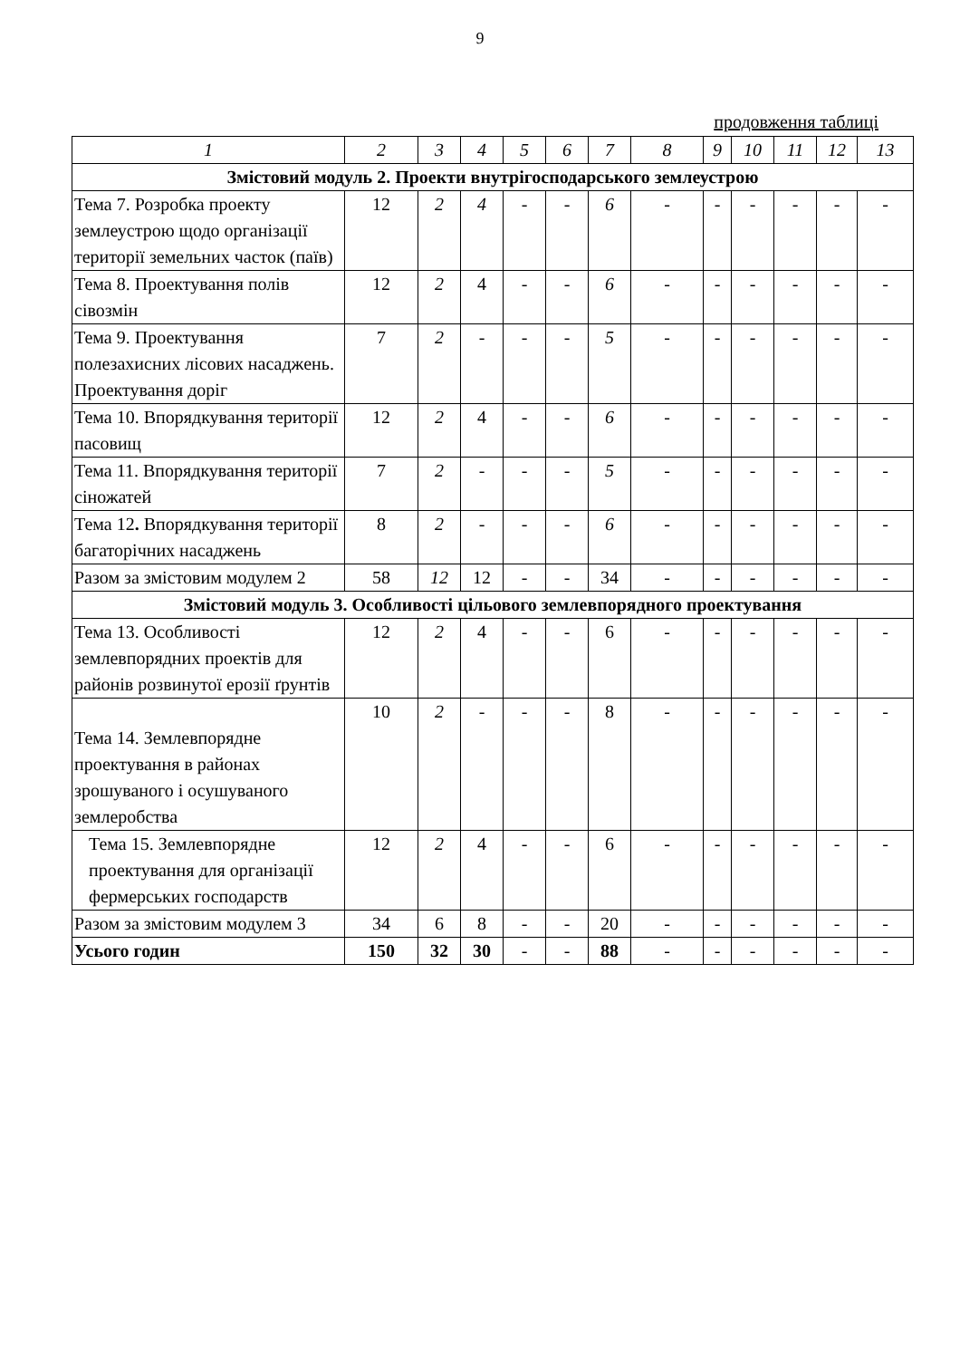9
продовження таблиці
| 1 | 2 | 3 | 4 | 5 | 6 | 7 | 8 | 9 | 10 | 11 | 12 | 13 |
| --- | --- | --- | --- | --- | --- | --- | --- | --- | --- | --- | --- | --- |
| Змістовий модуль 2. Проекти внутрігосподарського землеустрою | | | | | | | | | | | | |
| Тема 7. Розробка проекту землеустрою щодо організації території земельних часток (паїв) | 12 | 2 | 4 | - | - | 6 | - | - | - | - | - | - |
| Тема 8. Проектування полів сівозмін | 12 | 2 | 4 | - | - | 6 | - | - | - | - | - | - |
| Тема 9. Проектування полезахисних лісових насаджень. Проектування доріг | 7 | 2 | - | - | - | 5 | - | - | - | - | - | - |
| Тема 10. Впорядкування території пасовищ | 12 | 2 | 4 | - | - | 6 | - | - | - | - | - | - |
| Тема 11. Впорядкування території сіножатей | 7 | 2 | - | - | - | 5 | - | - | - | - | - | - |
| Тема 12 . Впорядкування території багаторічних насаджень | 8 | 2 | - | - | - | 6 | - | - | - | - | - | - |
| Разом за змістовим модулем 2 | 58 | 12 | 12 | - | - | 34 | - | - | - | - | - | - |
| Змістовий модуль 3. Особливості цільового землевпорядного проектування | | | | | | | | | | | | |
| Тема 13. Особливості землевпорядних проектів для районів розвинутої ерозії ґрунтів | 12 | 2 | 4 | - | - | 6 | - | - | - | - | - | - |
| Тема 14. Землевпорядне проектування в районах зрошуваного і осушуваного землеробства | 10 | 2 | - | - | - | 8 | - | - | - | - | - | - |
| Тема 15. Землевпорядне проектування для організації фермерських господарств | 12 | 2 | 4 | - | - | 6 | - | - | - | - | - | - |
| Разом за змістовим модулем 3 | 34 | 6 | 8 | - | - | 20 | - | - | - | - | - | - |
| Усього годин | 150 | 32 | 30 | - | - | 88 | - | - | - | - | - | - |